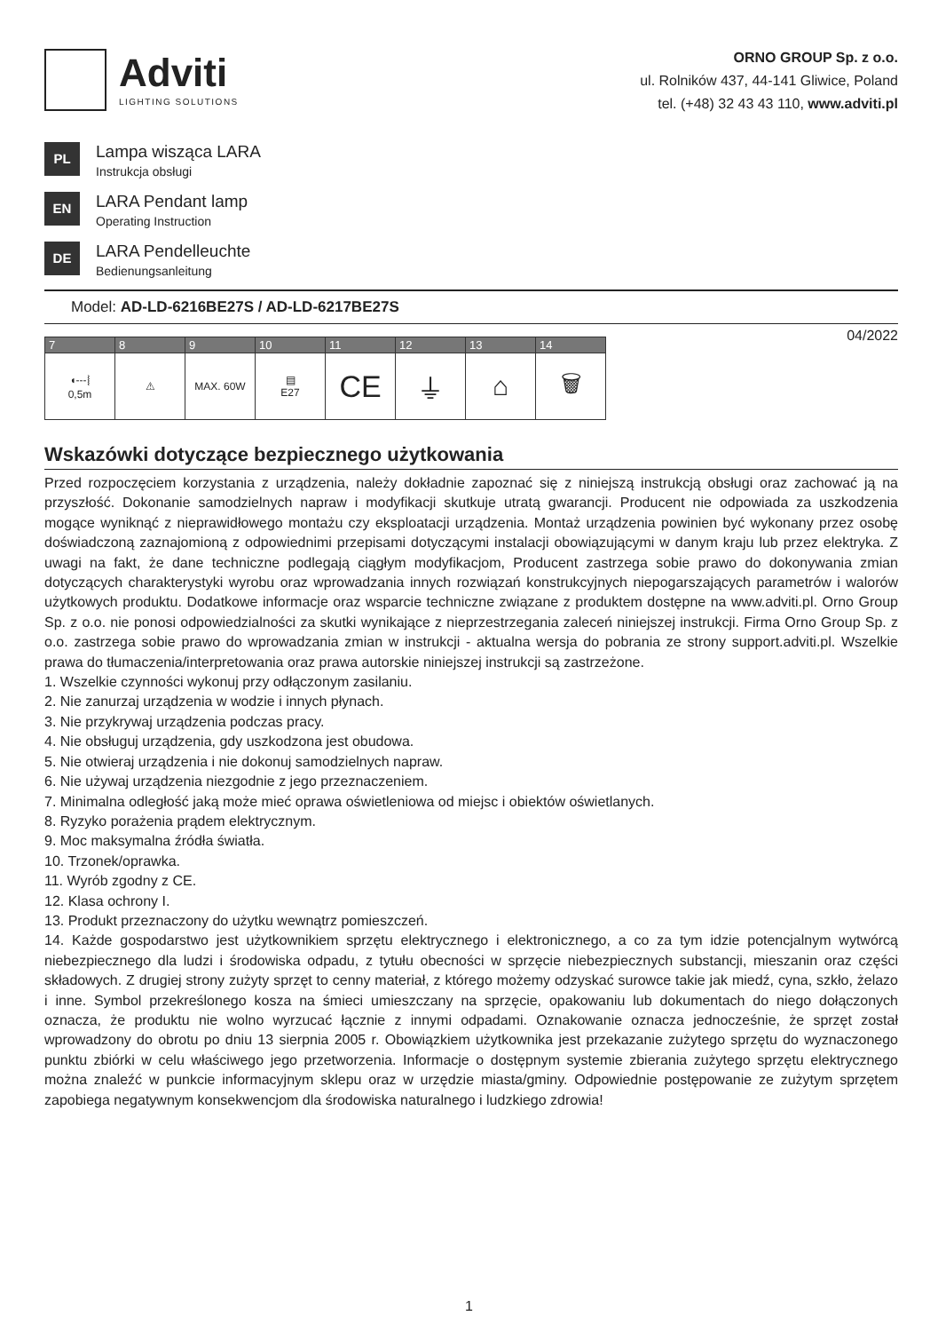Adviti
LIGHTING SOLUTIONS
ORNO GROUP Sp. z o.o.
ul. Rolników 437, 44-141 Gliwice, Poland
tel. (+48) 32 43 43 110, www.adviti.pl
PL
Lampa wisząca LARA
Instrukcja obsługi
EN
LARA Pendant lamp
Operating Instruction
DE
LARA Pendelleuchte
Bedienungsanleitung
Model: AD-LD-6216BE27S / AD-LD-6217BE27S
| 7 | 8 | 9 | 10 | 11 | 12 | 13 | 14 |
| --- | --- | --- | --- | --- | --- | --- | --- |
| ◖---⦚ 0,5m | ⚠ | MAX. 60W | ▤ E27 | CE | ⏚ | ⌂ | 🗑 |
04/2022
Wskazówki dotyczące bezpiecznego użytkowania
Przed rozpoczęciem korzystania z urządzenia, należy dokładnie zapoznać się z niniejszą instrukcją obsługi oraz zachować ją na przyszłość. Dokonanie samodzielnych napraw i modyfikacji skutkuje utratą gwarancji. Producent nie odpowiada za uszkodzenia mogące wyniknąć z nieprawidłowego montażu czy eksploatacji urządzenia. Montaż urządzenia powinien być wykonany przez osobę doświadczoną zaznajomioną z odpowiednimi przepisami dotyczącymi instalacji obowiązującymi w danym kraju lub przez elektryka. Z uwagi na fakt, że dane techniczne podlegają ciągłym modyfikacjom, Producent zastrzega sobie prawo do dokonywania zmian dotyczących charakterystyki wyrobu oraz wprowadzania innych rozwiązań konstrukcyjnych niepogarszających parametrów i walorów użytkowych produktu. Dodatkowe informacje oraz wsparcie techniczne związane z produktem dostępne na www.adviti.pl. Orno Group Sp. z o.o. nie ponosi odpowiedzialności za skutki wynikające z nieprzestrzegania zaleceń niniejszej instrukcji. Firma Orno Group Sp. z o.o. zastrzega sobie prawo do wprowadzania zmian w instrukcji - aktualna wersja do pobrania ze strony support.adviti.pl. Wszelkie prawa do tłumaczenia/interpretowania oraz prawa autorskie niniejszej instrukcji są zastrzeżone.
1. Wszelkie czynności wykonuj przy odłączonym zasilaniu.
2. Nie zanurzaj urządzenia w wodzie i innych płynach.
3. Nie przykrywaj urządzenia podczas pracy.
4. Nie obsługuj urządzenia, gdy uszkodzona jest obudowa.
5. Nie otwieraj urządzenia i nie dokonuj samodzielnych napraw.
6. Nie używaj urządzenia niezgodnie z jego przeznaczeniem.
7. Minimalna odległość jaką może mieć oprawa oświetleniowa od miejsc i obiektów oświetlanych.
8. Ryzyko porażenia prądem elektrycznym.
9. Moc maksymalna źródła światła.
10. Trzonek/oprawka.
11. Wyrób zgodny z CE.
12. Klasa ochrony I.
13. Produkt przeznaczony do użytku wewnątrz pomieszczeń.
14. Każde gospodarstwo jest użytkownikiem sprzętu elektrycznego i elektronicznego, a co za tym idzie potencjalnym wytwórcą niebezpiecznego dla ludzi i środowiska odpadu, z tytułu obecności w sprzęcie niebezpiecznych substancji, mieszanin oraz części składowych. Z drugiej strony zużyty sprzęt to cenny materiał, z którego możemy odzyskać surowce takie jak miedź, cyna, szkło, żelazo i inne. Symbol przekreślonego kosza na śmieci umieszczany na sprzęcie, opakowaniu lub dokumentach do niego dołączonych oznacza, że produktu nie wolno wyrzucać łącznie z innymi odpadami. Oznakowanie oznacza jednocześnie, że sprzęt został wprowadzony do obrotu po dniu 13 sierpnia 2005 r. Obowiązkiem użytkownika jest przekazanie zużytego sprzętu do wyznaczonego punktu zbiórki w celu właściwego jego przetworzenia. Informacje o dostępnym systemie zbierania zużytego sprzętu elektrycznego można znaleźć w punkcie informacyjnym sklepu oraz w urzędzie miasta/gminy. Odpowiednie postępowanie ze zużytym sprzętem zapobiega negatywnym konsekwencjom dla środowiska naturalnego i ludzkiego zdrowia!
1